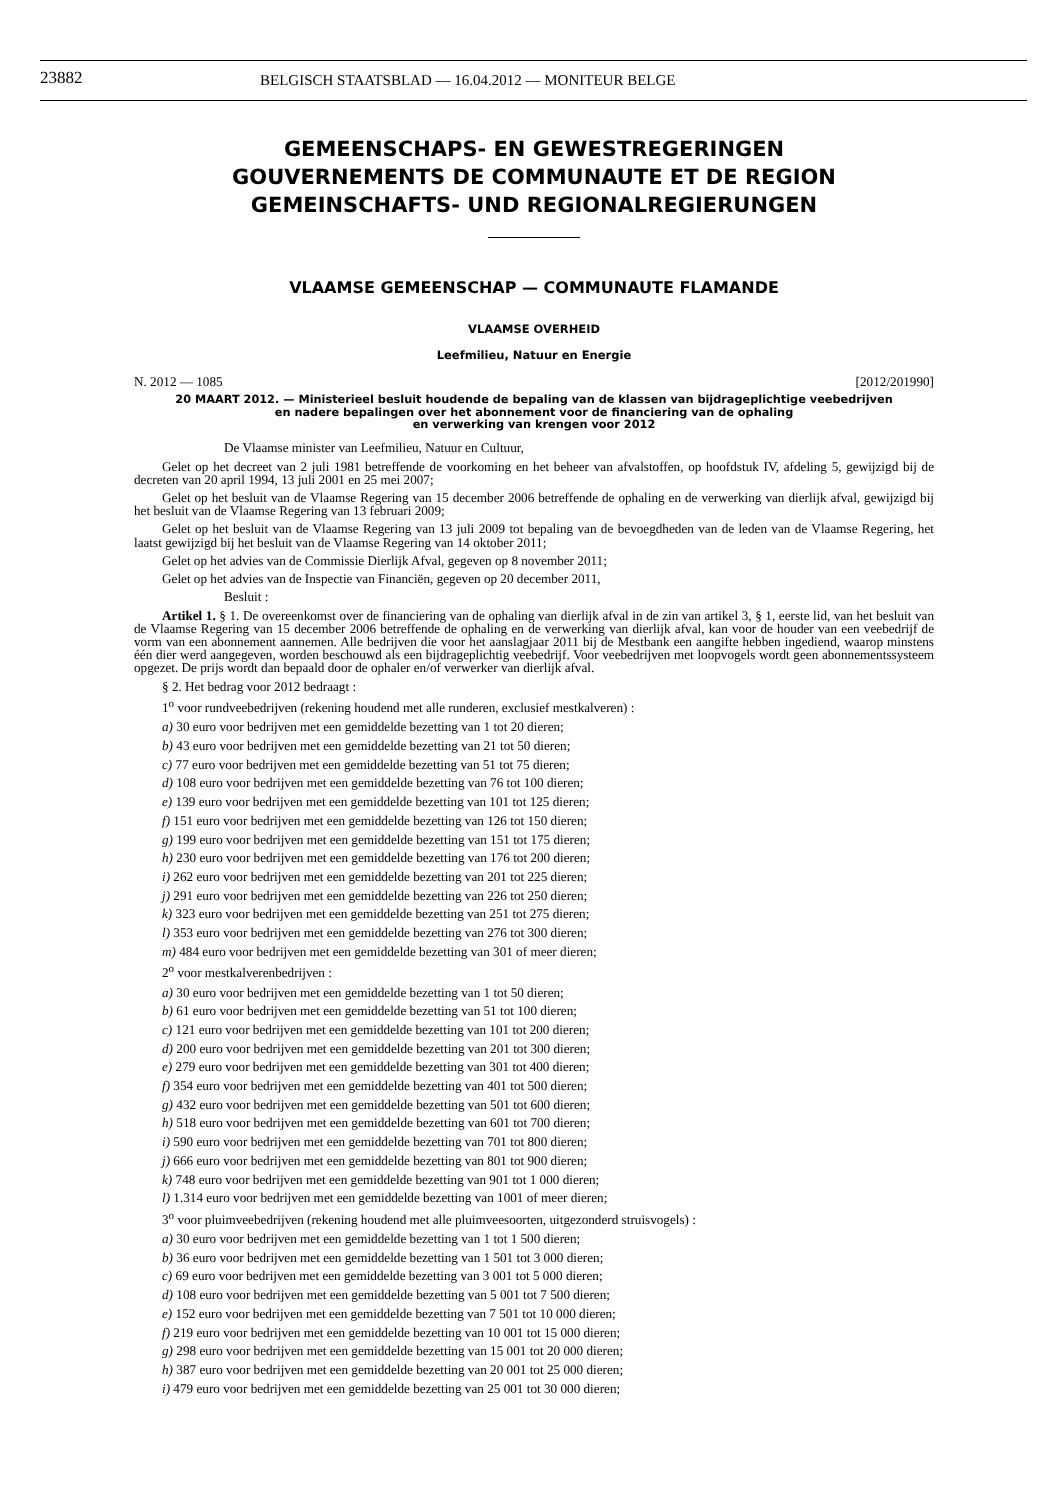23882 BELGISCH STAATSBLAD — 16.04.2012 — MONITEUR BELGE
GEMEENSCHAPS- EN GEWESTREGERINGEN
GOUVERNEMENTS DE COMMUNAUTE ET DE REGION
GEMEINSCHAFTS- UND REGIONALREGIERUNGEN
VLAAMSE GEMEENSCHAP — COMMUNAUTE FLAMANDE
VLAAMSE OVERHEID
Leefmilieu, Natuur en Energie
N. 2012 — 1085 [2012/201990]
20 MAART 2012. — Ministerieel besluit houdende de bepaling van de klassen van bijdrageplichtige veebedrijven
en nadere bepalingen over het abonnement voor de financiering van de ophaling
en verwerking van krengen voor 2012
De Vlaamse minister van Leefmilieu, Natuur en Cultuur,
Gelet op het decreet van 2 juli 1981 betreffende de voorkoming en het beheer van afvalstoffen, op hoofdstuk IV, afdeling 5, gewijzigd bij de decreten van 20 april 1994, 13 juli 2001 en 25 mei 2007;
Gelet op het besluit van de Vlaamse Regering van 15 december 2006 betreffende de ophaling en de verwerking van dierlijk afval, gewijzigd bij het besluit van de Vlaamse Regering van 13 februari 2009;
Gelet op het besluit van de Vlaamse Regering van 13 juli 2009 tot bepaling van de bevoegdheden van de leden van de Vlaamse Regering, het laatst gewijzigd bij het besluit van de Vlaamse Regering van 14 oktober 2011;
Gelet op het advies van de Commissie Dierlijk Afval, gegeven op 8 november 2011;
Gelet op het advies van de Inspectie van Financiën, gegeven op 20 december 2011,
Besluit :
Artikel 1. § 1. De overeenkomst over de financiering van de ophaling van dierlijk afval in de zin van artikel 3, § 1, eerste lid, van het besluit van de Vlaamse Regering van 15 december 2006 betreffende de ophaling en de verwerking van dierlijk afval, kan voor de houder van een veebedrijf de vorm van een abonnement aannemen. Alle bedrijven die voor het aanslagjaar 2011 bij de Mestbank een aangifte hebben ingediend, waarop minstens één dier werd aangegeven, worden beschouwd als een bijdrageplichtig veebedrijf. Voor veebedrijven met loopvogels wordt geen abonnementssysteem opgezet. De prijs wordt dan bepaald door de ophaler en/of verwerker van dierlijk afval.
§ 2. Het bedrag voor 2012 bedraagt :
1<sup>o</sup> voor rundveebedrijven (rekening houdend met alle runderen, exclusief mestkalveren) :
a) 30 euro voor bedrijven met een gemiddelde bezetting van 1 tot 20 dieren;
b) 43 euro voor bedrijven met een gemiddelde bezetting van 21 tot 50 dieren;
c) 77 euro voor bedrijven met een gemiddelde bezetting van 51 tot 75 dieren;
d) 108 euro voor bedrijven met een gemiddelde bezetting van 76 tot 100 dieren;
e) 139 euro voor bedrijven met een gemiddelde bezetting van 101 tot 125 dieren;
f) 151 euro voor bedrijven met een gemiddelde bezetting van 126 tot 150 dieren;
g) 199 euro voor bedrijven met een gemiddelde bezetting van 151 tot 175 dieren;
h) 230 euro voor bedrijven met een gemiddelde bezetting van 176 tot 200 dieren;
i) 262 euro voor bedrijven met een gemiddelde bezetting van 201 tot 225 dieren;
j) 291 euro voor bedrijven met een gemiddelde bezetting van 226 tot 250 dieren;
k) 323 euro voor bedrijven met een gemiddelde bezetting van 251 tot 275 dieren;
l) 353 euro voor bedrijven met een gemiddelde bezetting van 276 tot 300 dieren;
m) 484 euro voor bedrijven met een gemiddelde bezetting van 301 of meer dieren;
2<sup>o</sup> voor mestkalverenbedrijven :
a) 30 euro voor bedrijven met een gemiddelde bezetting van 1 tot 50 dieren;
b) 61 euro voor bedrijven met een gemiddelde bezetting van 51 tot 100 dieren;
c) 121 euro voor bedrijven met een gemiddelde bezetting van 101 tot 200 dieren;
d) 200 euro voor bedrijven met een gemiddelde bezetting van 201 tot 300 dieren;
e) 279 euro voor bedrijven met een gemiddelde bezetting van 301 tot 400 dieren;
f) 354 euro voor bedrijven met een gemiddelde bezetting van 401 tot 500 dieren;
g) 432 euro voor bedrijven met een gemiddelde bezetting van 501 tot 600 dieren;
h) 518 euro voor bedrijven met een gemiddelde bezetting van 601 tot 700 dieren;
i) 590 euro voor bedrijven met een gemiddelde bezetting van 701 tot 800 dieren;
j) 666 euro voor bedrijven met een gemiddelde bezetting van 801 tot 900 dieren;
k) 748 euro voor bedrijven met een gemiddelde bezetting van 901 tot 1 000 dieren;
l) 1.314 euro voor bedrijven met een gemiddelde bezetting van 1001 of meer dieren;
3<sup>o</sup> voor pluimveebedrijven (rekening houdend met alle pluimveesoorten, uitgezonderd struisvogels) :
a) 30 euro voor bedrijven met een gemiddelde bezetting van 1 tot 1 500 dieren;
b) 36 euro voor bedrijven met een gemiddelde bezetting van 1 501 tot 3 000 dieren;
c) 69 euro voor bedrijven met een gemiddelde bezetting van 3 001 tot 5 000 dieren;
d) 108 euro voor bedrijven met een gemiddelde bezetting van 5 001 tot 7 500 dieren;
e) 152 euro voor bedrijven met een gemiddelde bezetting van 7 501 tot 10 000 dieren;
f) 219 euro voor bedrijven met een gemiddelde bezetting van 10 001 tot 15 000 dieren;
g) 298 euro voor bedrijven met een gemiddelde bezetting van 15 001 tot 20 000 dieren;
h) 387 euro voor bedrijven met een gemiddelde bezetting van 20 001 tot 25 000 dieren;
i) 479 euro voor bedrijven met een gemiddelde bezetting van 25 001 tot 30 000 dieren;